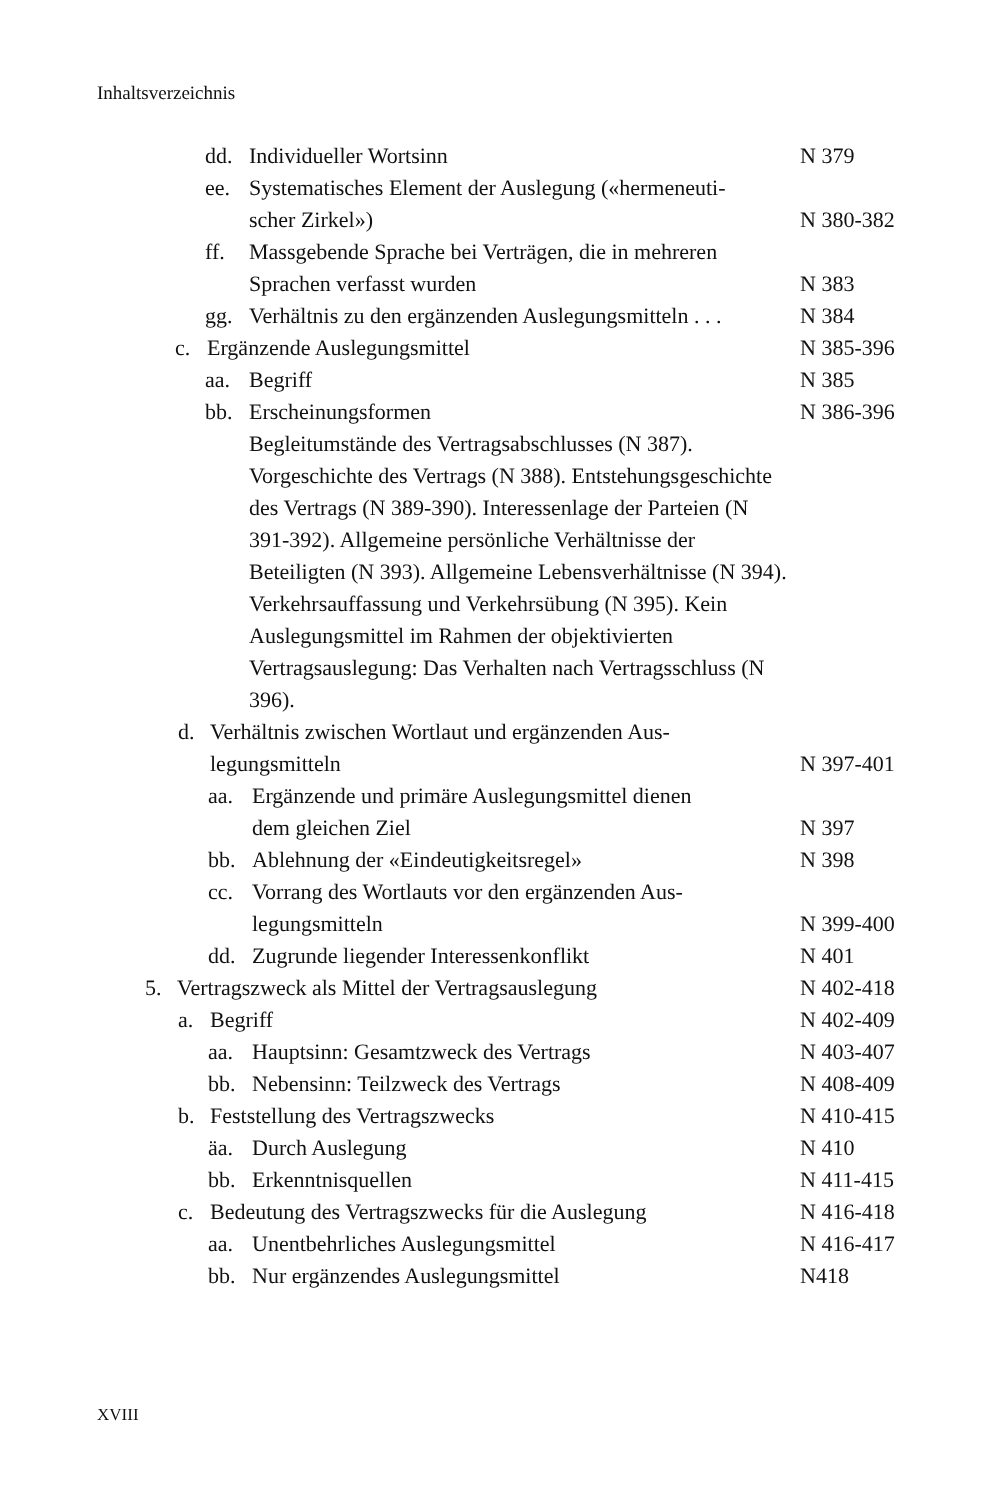Inhaltsverzeichnis
dd. Individueller Wortsinn N 379
ee. Systematisches Element der Auslegung («hermeneuti-
scher Zirkel»)
N 380-382
ff. Massgebende Sprache bei Verträgen, die in mehreren
Sprachen verfasst wurden
N 383
gg. Verhältnis zu den ergänzenden Auslegungsmitteln . . . N 384
c. Ergänzende Auslegungsmittel N 385-396
aa. Begriff N 385
bb. Erscheinungsformen
Begleitumstände des Vertragsabschlusses (N 387). Vorgeschichte des Vertrags (N 388). Entstehungsgeschichte des Vertrags (N 389-390). Interessenlage der Parteien (N 391-392). Allgemeine persönliche Verhältnisse der Beteiligten (N 393). Allgemeine Lebensverhältnisse (N 394). Verkehrsauffassung und Verkehrsübung (N 395). Kein Auslegungsmittel im Rahmen der objektivierten Vertragsauslegung: Das Verhalten nach Vertragsschluss (N 396). N 386-396
d. Verhältnis zwischen Wortlaut und ergänzenden Aus-
legungsmitteln
N 397-401
aa. Ergänzende und primäre Auslegungsmittel dienen
dem gleichen Ziel
N 397
bb. Ablehnung der «Eindeutigkeitsregel» N 398
cc. Vorrang des Wortlauts vor den ergänzenden Aus-
legungsmitteln
N 399-400
dd. Zugrunde liegender Interessenkonflikt N 401
5. Vertragszweck als Mittel der Vertragsauslegung N 402-418
a. Begriff N 402-409
aa. Hauptsinn: Gesamtzweck des Vertrags N 403-407
bb. Nebensinn: Teilzweck des Vertrags N 408-409
b. Feststellung des Vertragszwecks N 410-415
äa. Durch Auslegung N 410
bb. Erkenntnisquellen N 411-415
c. Bedeutung des Vertragszwecks für die Auslegung N 416-418
aa. Unentbehrliches Auslegungsmittel N 416-417
bb. Nur ergänzendes Auslegungsmittel N418
XVIII